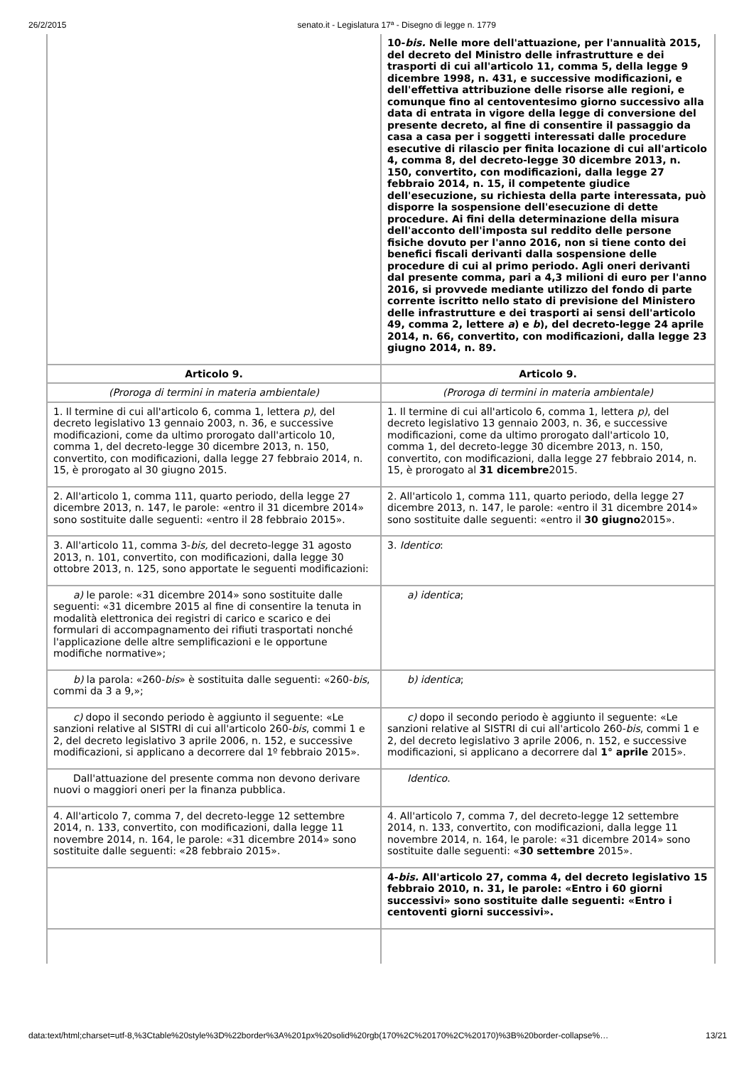26/2/2015 senato.it - Legislatura 17ª - Disegno di legge n. 1779
| | 10- bis. Nelle more dell'attuazione, per l'annualità 2015, del decreto del Ministro delle infrastrutture e dei trasporti di cui all'articolo 11, comma 5, della legge 9 dicembre 1998, n. 431, e successive modificazioni, e dell'effettiva attribuzione delle risorse alle regioni, e comunque fino al centoventesimo giorno successivo alla data di entrata in vigore della legge di conversione del presente decreto, al fine di consentire il passaggio da casa a casa per i soggetti interessati dalle procedure esecutive di rilascio per finita locazione di cui all'articolo 4, comma 8, del decreto-legge 30 dicembre 2013, n. 150, convertito, con modificazioni, dalla legge 27 febbraio 2014, n. 15, il competente giudice dell'esecuzione, su richiesta della parte interessata, può disporre la sospensione dell'esecuzione di dette procedure. Ai fini della determinazione della misura dell'acconto dell'imposta sul reddito delle persone fisiche dovuto per l'anno 2016, non si tiene conto dei benefici fiscali derivanti dalla sospensione delle procedure di cui al primo periodo. Agli oneri derivanti dal presente comma, pari a 4,3 milioni di euro per l'anno 2016, si provvede mediante utilizzo del fondo di parte corrente iscritto nello stato di previsione del Ministero delle infrastrutture e dei trasporti ai sensi dell'articolo 49, comma 2, lettere a ) e b ), del decreto-legge 24 aprile 2014, n. 66, convertito, con modificazioni, dalla legge 23 giugno 2014, n. 89. |
| Articolo 9. | Articolo 9. |
| (Proroga di termini in materia ambientale) | (Proroga di termini in materia ambientale) |
| 1. Il termine di cui all'articolo 6, comma 1, lettera p) , del decreto legislativo 13 gennaio 2003, n. 36, e successive modificazioni, come da ultimo prorogato dall'articolo 10, comma 1, del decreto-legge 30 dicembre 2013, n. 150, convertito, con modificazioni, dalla legge 27 febbraio 2014, n. 15, è prorogato al 30 giugno 2015. | 1. Il termine di cui all'articolo 6, comma 1, lettera p) , del decreto legislativo 13 gennaio 2003, n. 36, e successive modificazioni, come da ultimo prorogato dall'articolo 10, comma 1, del decreto-legge 30 dicembre 2013, n. 150, convertito, con modificazioni, dalla legge 27 febbraio 2014, n. 15, è prorogato al 31 dicembre 2015. |
| 2. All'articolo 1, comma 111, quarto periodo, della legge 27 dicembre 2013, n. 147, le parole: «entro il 31 dicembre 2014» sono sostituite dalle seguenti: «entro il 28 febbraio 2015». | 2. All'articolo 1, comma 111, quarto periodo, della legge 27 dicembre 2013, n. 147, le parole: «entro il 31 dicembre 2014» sono sostituite dalle seguenti: «entro il 30 giugno 2015». |
| 3. All'articolo 11, comma 3- bis, del decreto-legge 31 agosto 2013, n. 101, convertito, con modificazioni, dalla legge 30 ottobre 2013, n. 125, sono apportate le seguenti modificazioni: | 3. Identico : |
| a) le parole: «31 dicembre 2014» sono sostituite dalle seguenti: «31 dicembre 2015 al fine di consentire la tenuta in modalità elettronica dei registri di carico e scarico e dei formulari di accompagnamento dei rifiuti trasportati nonché l'applicazione delle altre semplificazioni e le opportune modifiche normative»; | a) identica ; |
| b) la parola: «260- bis » è sostituita dalle seguenti: «260- bis , commi da 3 a 9,»; | b) identica ; |
| c) dopo il secondo periodo è aggiunto il seguente: «Le sanzioni relative al SISTRI di cui all'articolo 260- bis , commi 1 e 2, del decreto legislativo 3 aprile 2006, n. 152, e successive modificazioni, si applicano a decorrere dal 1º febbraio 2015». | c) dopo il secondo periodo è aggiunto il seguente: «Le sanzioni relative al SISTRI di cui all'articolo 260- bis , commi 1 e 2, del decreto legislativo 3 aprile 2006, n. 152, e successive modificazioni, si applicano a decorrere dal 1° aprile 2015». |
| Dall'attuazione del presente comma non devono derivare nuovi o maggiori oneri per la finanza pubblica. | Identico . |
| 4. All'articolo 7, comma 7, del decreto-legge 12 settembre 2014, n. 133, convertito, con modificazioni, dalla legge 11 novembre 2014, n. 164, le parole: «31 dicembre 2014» sono sostituite dalle seguenti: «28 febbraio 2015». | 4. All'articolo 7, comma 7, del decreto-legge 12 settembre 2014, n. 133, convertito, con modificazioni, dalla legge 11 novembre 2014, n. 164, le parole: «31 dicembre 2014» sono sostituite dalle seguenti: « 30 settembre 2015». |
| | 4- bis. All'articolo 27, comma 4, del decreto legislativo 15 febbraio 2010, n. 31, le parole: «Entro i 60 giorni successivi» sono sostituite dalle seguenti: «Entro i centoventi giorni successivi». |
data:text/html;charset=utf-8,%3Ctable%20style%3D%22border%3A%201px%20solid%20rgb(170%2C%20170%2C%20170)%3B%20border-collapse%… 13/21